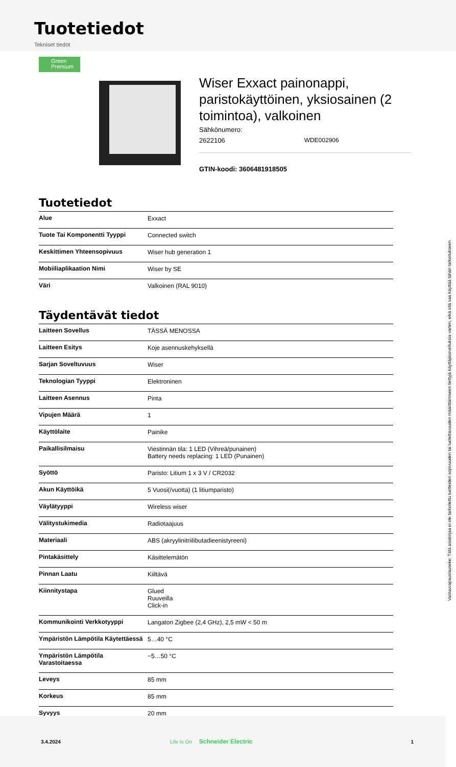Tuotetiedot
Tekniset tiedot
Green Premium
Wiser Exxact painonappi, paristokäyttöinen, yksiosainen (2 toimintoa), valkoinen
Sähkönumero:
2622106 WDE002906
GTIN-koodi: 3606481918505
Tuotetiedot
| Alue | Exxact |
| Tuote Tai Komponentti Tyyppi | Connected switch |
| Keskittimen Yhteensopivuus | Wiser hub generation 1 |
| Mobiiliaplikaation Nimi | Wiser by SE |
| Väri | Valkoinen (RAL 9010) |
Täydentävät tiedot
| Laitteen Sovellus | TÄSSÄ MENOSSA |
| Laitteen Esitys | Koje asennuskehyksellä |
| Sarjan Soveltuvuus | Wiser |
| Teknologian Tyyppi | Elektroninen |
| Laitteen Asennus | Pinta |
| Vipujen Määrä | 1 |
| Käyttölaite | Painike |
| Paikallisilmaisu | Viestinnän tila: 1 LED (Vihreä/punainen) Battery needs replacing: 1 LED (Punainen) |
| Syöttö | Paristo: Litium 1 x 3 V / CR2032 |
| Akun Käyttöikä | 5 Vuosi(/vuotta) (1 litiumparisto) |
| Väylätyyppi | Wireless wiser |
| Välitystukimedia | Radiotaajuus |
| Materiaali | ABS (akryylinitriilibutadieenistyreeni) |
| Pintakäsittely | Käsittelemätön |
| Pinnan Laatu | Kiiltävä |
| Kiinnitystapa | Glued Ruuveilla Click-in |
| Kommunikointi Verkkotyyppi | Langaton Zigbee (2,4 GHz), 2,5 mW < 50 m |
| Ympäristön Lämpötila Käytettäessä | 5…40 °C |
| Ympäristön Lämpötila Varastoitaessa | −5…50 °C |
| Leveys | 85 mm |
| Korkeus | 85 mm |
| Syvyys | 20 mm |
Vastuuvapauslauseke: Tätä asiakirjaa ei ole tarkoitettu tuotteiden sopivuuden tai luotettavuuden määrittämiseen tiettyjä käyttäjäsovelluksia varten, eikä sitä saa käyttää tähän tarkoitukseen.
3.4.2024 Life Is On Schneider Electric 1